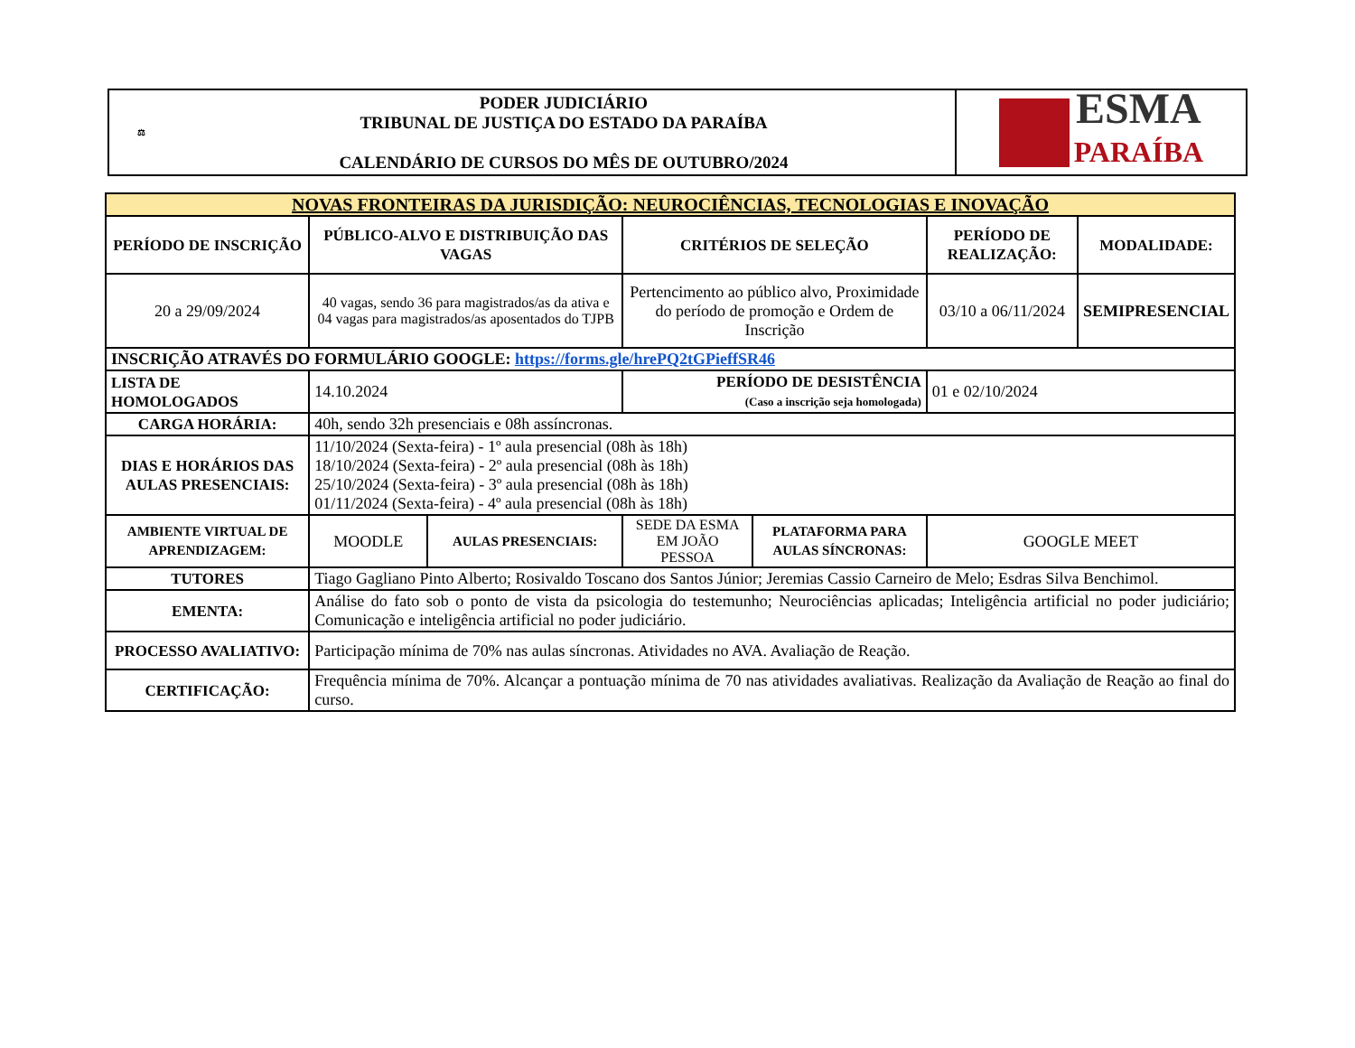| ⚖ | PODER JUDICIÁRIO TRIBUNAL DE JUSTIÇA DO ESTADO DA PARAÍBA CALENDÁRIO DE CURSOS DO MÊS DE OUTUBRO/2024 | ESMA PARAÍBA |
| NOVAS FRONTEIRAS DA JURISDIÇÃO: NEUROCIÊNCIAS, TECNOLOGIAS E INOVAÇÃO | | | | | | |
| --- | --- | --- | --- | --- | --- | --- |
| PERÍODO DE INSCRIÇÃO | PÚBLICO-ALVO E DISTRIBUIÇÃO DAS VAGAS | | CRITÉRIOS DE SELEÇÃO | | PERÍODO DE REALIZAÇÃO: | MODALIDADE: |
| 20 a 29/09/2024 | 40 vagas, sendo 36 para magistrados/as da ativa e 04 vagas para magistrados/as aposentados do TJPB | | Pertencimento ao público alvo, Proximidade do período de promoção e Ordem de Inscrição | | 03/10 a 06/11/2024 | SEMIPRESENCIAL |
| INSCRIÇÃO ATRAVÉS DO FORMULÁRIO GOOGLE: https://forms.gle/hrePQ2tGPieffSR46 | | | | | | |
| LISTA DE HOMOLOGADOS | 14.10.2024 | | PERÍODO DE DESISTÊNCIA (Caso a inscrição seja homologada) | | 01 e 02/10/2024 | |
| CARGA HORÁRIA: | 40h, sendo 32h presenciais e 08h assíncronas. | | | | | |
| DIAS E HORÁRIOS DAS AULAS PRESENCIAIS: | 11/10/2024 (Sexta-feira) - 1º aula presencial (08h às 18h) 18/10/2024 (Sexta-feira) - 2º aula presencial (08h às 18h) 25/10/2024 (Sexta-feira) - 3º aula presencial (08h às 18h) 01/11/2024 (Sexta-feira) - 4º aula presencial (08h às 18h) | | | | | |
| AMBIENTE VIRTUAL DE APRENDIZAGEM: | MOODLE | AULAS PRESENCIAIS: | SEDE DA ESMA EM JOÃO PESSOA | PLATAFORMA PARA AULAS SÍNCRONAS: | GOOGLE MEET | |
| TUTORES | Tiago Gagliano Pinto Alberto; Rosivaldo Toscano dos Santos Júnior; Jeremias Cassio Carneiro de Melo; Esdras Silva Benchimol. | | | | | |
| EMENTA: | Análise do fato sob o ponto de vista da psicologia do testemunho; Neurociências aplicadas; Inteligência artificial no poder judiciário; Comunicação e inteligência artificial no poder judiciário. | | | | | |
| PROCESSO AVALIATIVO: | Participação mínima de 70% nas aulas síncronas. Atividades no AVA. Avaliação de Reação. | | | | | |
| CERTIFICAÇÃO: | Frequência mínima de 70%. Alcançar a pontuação mínima de 70 nas atividades avaliativas. Realização da Avaliação de Reação ao final do curso. | | | | | |